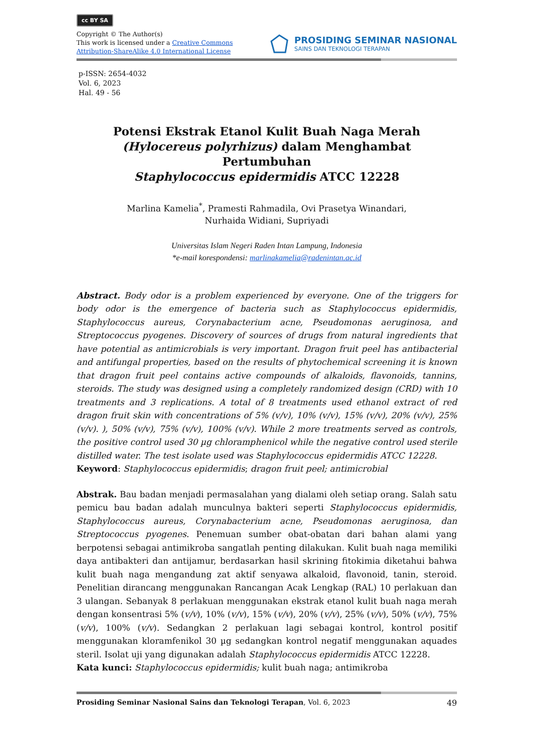cc BY SA
Copyright © The Author(s)
This work is licensed under a Creative Commons
Attribution-ShareAlike 4.0 International License
PROSIDING SEMINAR NASIONAL
SAINS DAN TEKNOLOGI TERAPAN
p-ISSN: 2654-4032
Vol. 6, 2023
Hal. 49 - 56
Potensi Ekstrak Etanol Kulit Buah Naga Merah
(Hylocereus polyrhizus) dalam Menghambat Pertumbuhan
Staphylococcus epidermidis ATCC 12228
Marlina Kamelia<sup>*</sup>, Pramesti Rahmadila, Ovi Prasetya Winandari,
Nurhaida Widiani, Supriyadi
Universitas Islam Negeri Raden Intan Lampung, Indonesia
*e-mail korespondensi: marlinakamelia@radenintan.ac.id
Abstract. Body odor is a problem experienced by everyone. One of the triggers for body odor is the emergence of bacteria such as Staphylococcus epidermidis, Staphylococcus aureus, Corynabacterium acne, Pseudomonas aeruginosa, and Streptococcus pyogenes. Discovery of sources of drugs from natural ingredients that have potential as antimicrobials is very important. Dragon fruit peel has antibacterial and antifungal properties, based on the results of phytochemical screening it is known that dragon fruit peel contains active compounds of alkaloids, flavonoids, tannins, steroids. The study was designed using a completely randomized design (CRD) with 10 treatments and 3 replications. A total of 8 treatments used ethanol extract of red dragon fruit skin with concentrations of 5% (v/v), 10% (v/v), 15% (v/v), 20% (v/v), 25% (v/v). ), 50% (v/v), 75% (v/v), 100% (v/v). While 2 more treatments served as controls, the positive control used 30 µg chloramphenicol while the negative control used sterile distilled water. The test isolate used was Staphylococcus epidermidis ATCC 12228.
Keyword: Staphylococcus epidermidis; dragon fruit peel; antimicrobial
Abstrak. Bau badan menjadi permasalahan yang dialami oleh setiap orang. Salah satu pemicu bau badan adalah munculnya bakteri seperti Staphylococcus epidermidis, Staphylococcus aureus, Corynabacterium acne, Pseudomonas aeruginosa, dan Streptococcus pyogenes. Penemuan sumber obat-obatan dari bahan alami yang berpotensi sebagai antimikroba sangatlah penting dilakukan. Kulit buah naga memiliki daya antibakteri dan antijamur, berdasarkan hasil skrining fitokimia diketahui bahwa kulit buah naga mengandung zat aktif senyawa alkaloid, flavonoid, tanin, steroid. Penelitian dirancang menggunakan Rancangan Acak Lengkap (RAL) 10 perlakuan dan 3 ulangan. Sebanyak 8 perlakuan menggunakan ekstrak etanol kulit buah naga merah dengan konsentrasi 5% (v/v), 10% (v/v), 15% (v/v), 20% (v/v), 25% (v/v), 50% (v/v), 75% (v/v), 100% (v/v). Sedangkan 2 perlakuan lagi sebagai kontrol, kontrol positif menggunakan kloramfenikol 30 µg sedangkan kontrol negatif menggunakan aquades steril. Isolat uji yang digunakan adalah Staphylococcus epidermidis ATCC 12228.
Kata kunci: Staphylococcus epidermidis; kulit buah naga; antimikroba
Prosiding Seminar Nasional Sains dan Teknologi Terapan, Vol. 6, 2023 49